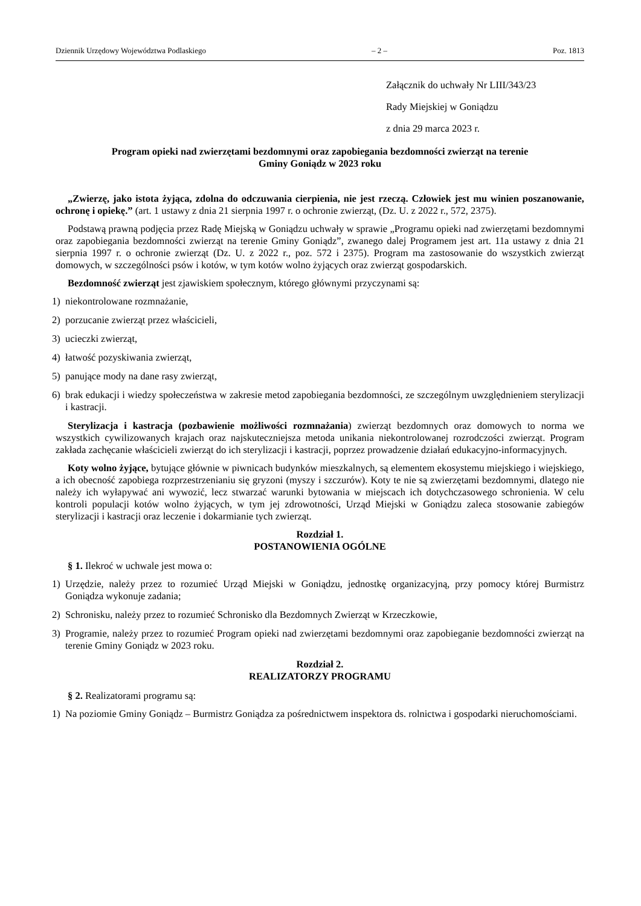Dziennik Urzędowy Województwa Podlaskiego – 2 – Poz. 1813
Załącznik do uchwały Nr LIII/343/23
Rady Miejskiej w Goniądzu
z dnia 29 marca 2023 r.
Program opieki nad zwierzętami bezdomnymi oraz zapobiegania bezdomności zwierząt na terenie
Gminy Goniądz w 2023 roku
„Zwierzę, jako istota żyjąca, zdolna do odczuwania cierpienia, nie jest rzeczą. Człowiek jest mu winien poszanowanie, ochronę i opiekę.” (art. 1 ustawy z dnia 21 sierpnia 1997 r. o ochronie zwierząt, (Dz. U. z 2022 r., 572, 2375).
Podstawą prawną podjęcia przez Radę Miejską w Goniądzu uchwały w sprawie „Programu opieki nad zwierzętami bezdomnymi oraz zapobiegania bezdomności zwierząt na terenie Gminy Goniądz”, zwanego dalej Programem jest art. 11a ustawy z dnia 21 sierpnia 1997 r. o ochronie zwierząt (Dz. U. z 2022 r., poz. 572 i 2375). Program ma zastosowanie do wszystkich zwierząt domowych, w szczególności psów i kotów, w tym kotów wolno żyjących oraz zwierząt gospodarskich.
Bezdomność zwierząt jest zjawiskiem społecznym, którego głównymi przyczynami są:
1) niekontrolowane rozmnażanie,
2) porzucanie zwierząt przez właścicieli,
3) ucieczki zwierząt,
4) łatwość pozyskiwania zwierząt,
5) panujące mody na dane rasy zwierząt,
6) brak edukacji i wiedzy społeczeństwa w zakresie metod zapobiegania bezdomności, ze szczególnym uwzględnieniem sterylizacji i kastracji.
Sterylizacja i kastracja (pozbawienie możliwości rozmnażania) zwierząt bezdomnych oraz domowych to norma we wszystkich cywilizowanych krajach oraz najskuteczniejsza metoda unikania niekontrolowanej rozrodczości zwierząt. Program zakłada zachęcanie właścicieli zwierząt do ich sterylizacji i kastracji, poprzez prowadzenie działań edukacyjno-informacyjnych.
Koty wolno żyjące, bytujące głównie w piwnicach budynków mieszkalnych, są elementem ekosystemu miejskiego i wiejskiego, a ich obecność zapobiega rozprzestrzenianiu się gryzoni (myszy i szczurów). Koty te nie są zwierzętami bezdomnymi, dlatego nie należy ich wyłapywać ani wywozić, lecz stwarzać warunki bytowania w miejscach ich dotychczasowego schronienia. W celu kontroli populacji kotów wolno żyjących, w tym jej zdrowotności, Urząd Miejski w Goniądzu zaleca stosowanie zabiegów sterylizacji i kastracji oraz leczenie i dokarmianie tych zwierząt.
Rozdział 1.
POSTANOWIENIA OGÓLNE
§ 1. Ilekroć w uchwale jest mowa o:
1) Urzędzie, należy przez to rozumieć Urząd Miejski w Goniądzu, jednostkę organizacyjną, przy pomocy której Burmistrz Goniądza wykonuje zadania;
2) Schronisku, należy przez to rozumieć Schronisko dla Bezdomnych Zwierząt w Krzeczkowie,
3) Programie, należy przez to rozumieć Program opieki nad zwierzętami bezdomnymi oraz zapobieganie bezdomności zwierząt na terenie Gminy Goniądz w 2023 roku.
Rozdział 2.
REALIZATORZY PROGRAMU
§ 2. Realizatorami programu są:
1) Na poziomie Gminy Goniądz – Burmistrz Goniądza za pośrednictwem inspektora ds. rolnictwa i gospodarki nieruchomościami.